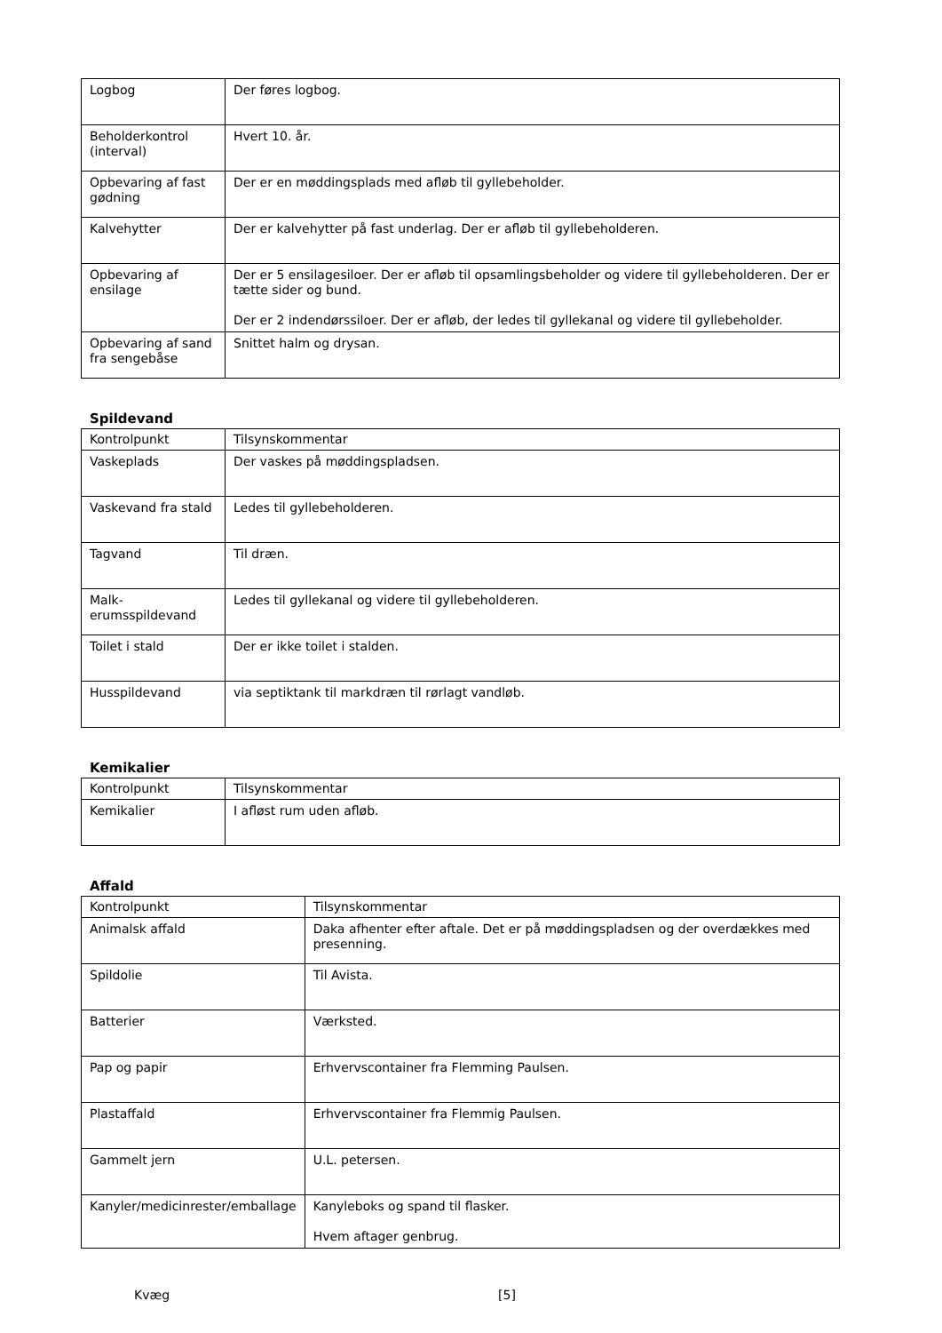| Logbog | Der føres logbog. |
| Beholderkontrol (interval) | Hvert 10. år. |
| Opbevaring af fast gødning | Der er en møddingsplads med afløb til gyllebeholder. |
| Kalvehytter | Der er kalvehytter på fast underlag. Der er afløb til gyllebeholderen. |
| Opbevaring af ensilage | Der er 5 ensilagesiloer. Der er afløb til opsamlingsbeholder og videre til gyllebeholderen. Der er tætte sider og bund. Der er 2 indendørssiloer. Der er afløb, der ledes til gyllekanal og videre til gyllebeholder. |
| Opbevaring af sand fra sengebåse | Snittet halm og drysan. |
Spildevand
| Kontrolpunkt | Tilsynskommentar |
| Vaskeplads | Der vaskes på møddingspladsen. |
| Vaskevand fra stald | Ledes til gyllebeholderen. |
| Tagvand | Til dræn. |
| Malk-erumsspildevand | Ledes til gyllekanal og videre til gyllebeholderen. |
| Toilet i stald | Der er ikke toilet i stalden. |
| Husspildevand | via septiktank til markdræn til rørlagt vandløb. |
Kemikalier
| Kontrolpunkt | Tilsynskommentar |
| Kemikalier | I afløst rum uden afløb. |
Affald
| Kontrolpunkt | Tilsynskommentar |
| Animalsk affald | Daka afhenter efter aftale. Det er på møddingspladsen og der overdækkes med presenning. |
| Spildolie | Til Avista. |
| Batterier | Værksted. |
| Pap og papir | Erhvervscontainer fra Flemming Paulsen. |
| Plastaffald | Erhvervscontainer fra Flemmig Paulsen. |
| Gammelt jern | U.L. petersen. |
| Kanyler/medicinrester/emballage | Kanyleboks og spand til flasker. Hvem aftager genbrug. |
Kvæg [5]